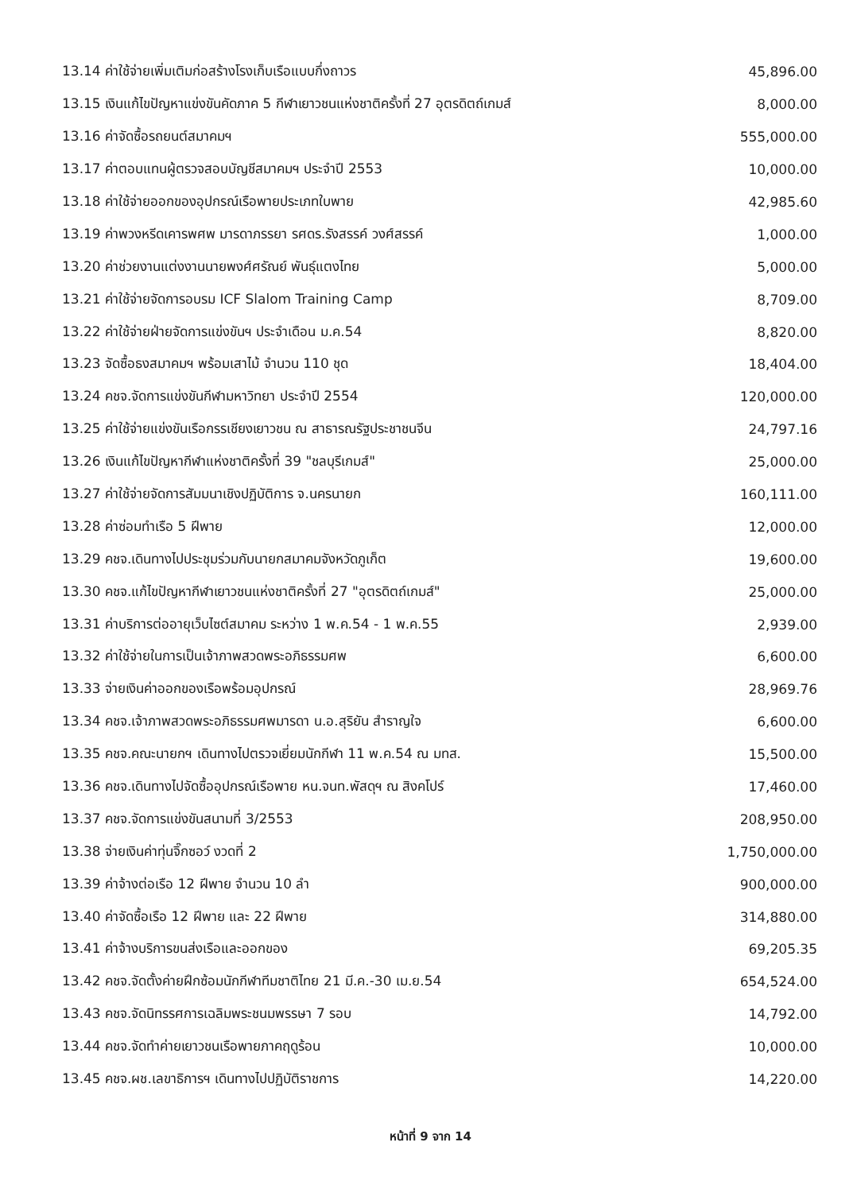| 13.14 ค่าใช้จ่ายเพิ่มเติมก่อสร้างโรงเก็บเรือแบบกึ่งถาวร | 45,896.00 |
| 13.15 เงินแก้ไขปัญหาแข่งขันคัดภาค 5 กีฬาเยาวชนแห่งชาติครั้งที่ 27 อุตรดิตถ์เกมส์ | 8,000.00 |
| 13.16 ค่าจัดซื้อรถยนต์สมาคมฯ | 555,000.00 |
| 13.17 ค่าตอบแทนผู้ตรวจสอบบัญชีสมาคมฯ ประจำปี 2553 | 10,000.00 |
| 13.18 ค่าใช้จ่ายออกของอุปกรณ์เรือพายประเภทใบพาย | 42,985.60 |
| 13.19 ค่าพวงหรีดเคารพศพ มารดาภรรยา รศดร.รังสรรค์ วงศ์สรรค์ | 1,000.00 |
| 13.20 ค่าช่วยงานแต่งงานนายพงศ์ศรัณย์ พันธุ์แตงไทย | 5,000.00 |
| 13.21 ค่าใช้จ่ายจัดการอบรม ICF Slalom Training Camp | 8,709.00 |
| 13.22 ค่าใช้จ่ายฝ่ายจัดการแข่งขันฯ ประจำเดือน ม.ค.54 | 8,820.00 |
| 13.23 จัดซื้อธงสมาคมฯ พร้อมเสาไม้ จำนวน 110 ชุด | 18,404.00 |
| 13.24 คชจ.จัดการแข่งขันกีฬามหาวิทยา ประจำปี 2554 | 120,000.00 |
| 13.25 ค่าใช้จ่ายแข่งขันเรือกรรเชียงเยาวชน ณ สาธารณรัฐประชาชนจีน | 24,797.16 |
| 13.26 เงินแก้ไขปัญหากีฬาแห่งชาติครั้งที่ 39 "ชลบุรีเกมส์" | 25,000.00 |
| 13.27 ค่าใช้จ่ายจัดการสัมมนาเชิงปฏิบัติการ จ.นครนายก | 160,111.00 |
| 13.28 ค่าซ่อมทำเรือ 5 ฝีพาย | 12,000.00 |
| 13.29 คชจ.เดินทางไปประชุมร่วมกับนายกสมาคมจังหวัดภูเก็ต | 19,600.00 |
| 13.30 คชจ.แก้ไขปัญหากีฬาเยาวชนแห่งชาติครั้งที่ 27 "อุตรดิตถ์เกมส์" | 25,000.00 |
| 13.31 ค่าบริการต่ออายุเว็บไซต์สมาคม ระหว่าง 1 พ.ค.54 - 1 พ.ค.55 | 2,939.00 |
| 13.32 ค่าใช้จ่ายในการเป็นเจ้าภาพสวดพระอภิธรรมศพ | 6,600.00 |
| 13.33 จ่ายเงินค่าออกของเรือพร้อมอุปกรณ์ | 28,969.76 |
| 13.34 คชจ.เจ้าภาพสวดพระอภิธรรมศพมารดา น.อ.สุริยัน สำราญใจ | 6,600.00 |
| 13.35 คชจ.คณะนายกฯ เดินทางไปตรวจเยี่ยมนักกีฬา 11 พ.ค.54 ณ มทส. | 15,500.00 |
| 13.36 คชจ.เดินทางไปจัดซื้ออุปกรณ์เรือพาย หน.จนท.พัสดุฯ ณ สิงคโปร์ | 17,460.00 |
| 13.37 คชจ.จัดการแข่งขันสนามที่ 3/2553 | 208,950.00 |
| 13.38 จ่ายเงินค่าทุ่นจิ๊กซอว์ งวดที่ 2 | 1,750,000.00 |
| 13.39 ค่าจ้างต่อเรือ 12 ฝีพาย จำนวน 10 ลำ | 900,000.00 |
| 13.40 ค่าจัดซื้อเรือ 12 ฝีพาย และ 22 ฝีพาย | 314,880.00 |
| 13.41 ค่าจ้างบริการขนส่งเรือและออกของ | 69,205.35 |
| 13.42 คชจ.จัดตั้งค่ายฝึกซ้อมนักกีฬาทีมชาติไทย 21 มี.ค.-30 เม.ย.54 | 654,524.00 |
| 13.43 คชจ.จัดนิทรรศการเฉลิมพระชนมพรรษา 7 รอบ | 14,792.00 |
| 13.44 คชจ.จัดทำค่ายเยาวชนเรือพายภาคฤดูร้อน | 10,000.00 |
| 13.45 คชจ.ผช.เลขาธิการฯ เดินทางไปปฏิบัติราชการ | 14,220.00 |
หน้าที่ 9 จาก 14